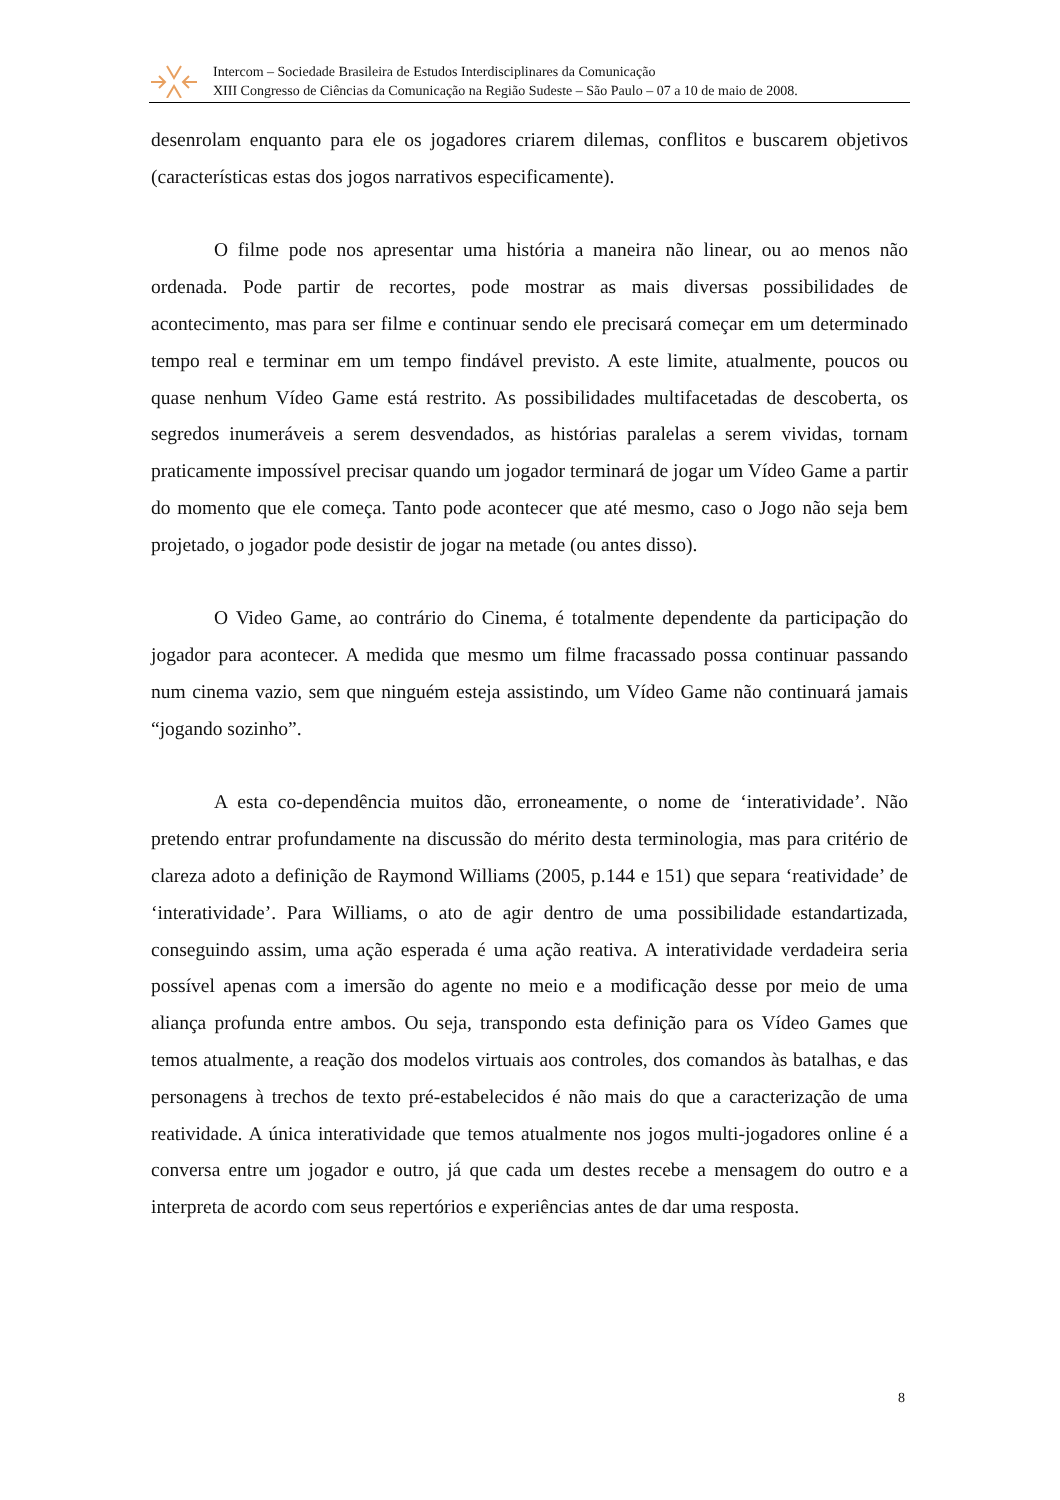Intercom – Sociedade Brasileira de Estudos Interdisciplinares da Comunicação
XIII Congresso de Ciências da Comunicação na Região Sudeste – São Paulo – 07 a 10 de maio de 2008.
desenrolam enquanto para ele os jogadores criarem dilemas, conflitos e buscarem objetivos (características estas dos jogos narrativos especificamente).
O filme pode nos apresentar uma história a maneira não linear, ou ao menos não ordenada. Pode partir de recortes, pode mostrar as mais diversas possibilidades de acontecimento, mas para ser filme e continuar sendo ele precisará começar em um determinado tempo real e terminar em um tempo findável previsto. A este limite, atualmente, poucos ou quase nenhum Vídeo Game está restrito. As possibilidades multifacetadas de descoberta, os segredos inumeráveis a serem desvendados, as histórias paralelas a serem vividas, tornam praticamente impossível precisar quando um jogador terminará de jogar um Vídeo Game a partir do momento que ele começa. Tanto pode acontecer que até mesmo, caso o Jogo não seja bem projetado, o jogador pode desistir de jogar na metade (ou antes disso).
O Video Game, ao contrário do Cinema, é totalmente dependente da participação do jogador para acontecer. A medida que mesmo um filme fracassado possa continuar passando num cinema vazio, sem que ninguém esteja assistindo, um Vídeo Game não continuará jamais “jogando sozinho”.
A esta co-dependência muitos dão, erroneamente, o nome de ‘interatividade’. Não pretendo entrar profundamente na discussão do mérito desta terminologia, mas para critério de clareza adoto a definição de Raymond Williams (2005, p.144 e 151) que separa ‘reatividade’ de ‘interatividade’. Para Williams, o ato de agir dentro de uma possibilidade estandartizada, conseguindo assim, uma ação esperada é uma ação reativa. A interatividade verdadeira seria possível apenas com a imersão do agente no meio e a modificação desse por meio de uma aliança profunda entre ambos. Ou seja, transpondo esta definição para os Vídeo Games que temos atualmente, a reação dos modelos virtuais aos controles, dos comandos às batalhas, e das personagens à trechos de texto pré-estabelecidos é não mais do que a caracterização de uma reatividade. A única interatividade que temos atualmente nos jogos multi-jogadores online é a conversa entre um jogador e outro, já que cada um destes recebe a mensagem do outro e a interpreta de acordo com seus repertórios e experiências antes de dar uma resposta.
8